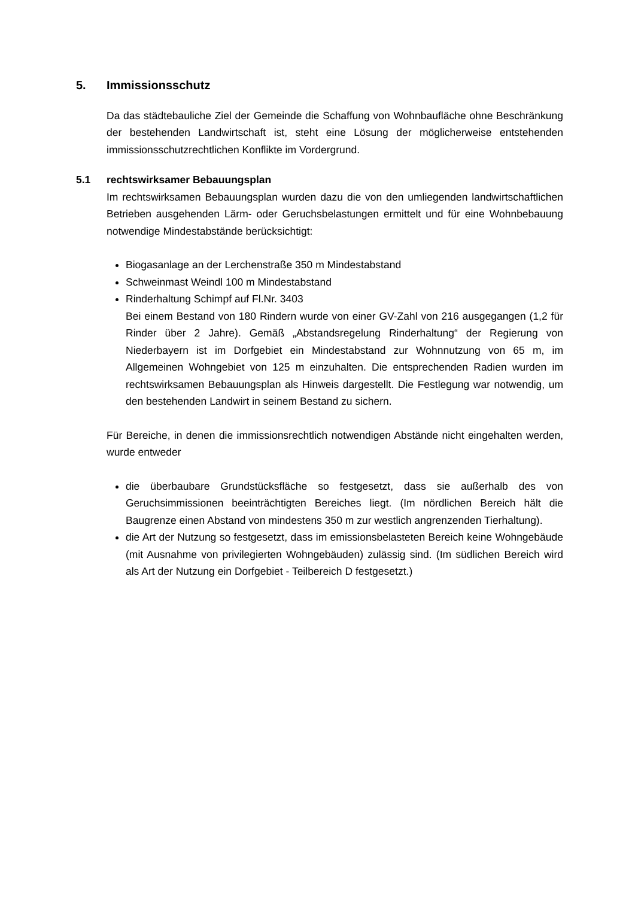5. Immissionsschutz
Da das städtebauliche Ziel der Gemeinde die Schaffung von Wohnbaufläche ohne Beschränkung der bestehenden Landwirtschaft ist, steht eine Lösung der möglicherweise entstehenden immissionsschutzrechtlichen Konflikte im Vordergrund.
5.1 rechtswirksamer Bebauungsplan
Im rechtswirksamen Bebauungsplan wurden dazu die von den umliegenden landwirtschaftlichen Betrieben ausgehenden Lärm- oder Geruchsbelastungen ermittelt und für eine Wohnbebauung notwendige Mindestabstände berücksichtigt:
Biogasanlage an der Lerchenstraße 350 m Mindestabstand
Schweinmast Weindl 100 m Mindestabstand
Rinderhaltung Schimpf auf Fl.Nr. 3403
Bei einem Bestand von 180 Rindern wurde von einer GV-Zahl von 216 ausgegangen (1,2 für Rinder über 2 Jahre). Gemäß „Abstandsregelung Rinderhaltung“ der Regierung von Niederbayern ist im Dorfgebiet ein Mindestabstand zur Wohnnutzung von 65 m, im Allgemeinen Wohngebiet von 125 m einzuhalten. Die entsprechenden Radien wurden im rechtswirksamen Bebauungsplan als Hinweis dargestellt. Die Festlegung war notwendig, um den bestehenden Landwirt in seinem Bestand zu sichern.
Für Bereiche, in denen die immissionsrechtlich notwendigen Abstände nicht eingehalten werden, wurde entweder
die überbaubare Grundstücksfläche so festgesetzt, dass sie außerhalb des von Geruchsimmissionen beeinträchtigten Bereiches liegt. (Im nördlichen Bereich hält die Baugrenze einen Abstand von mindestens 350 m zur westlich angrenzenden Tierhaltung).
die Art der Nutzung so festgesetzt, dass im emissionsbelasteten Bereich keine Wohngebäude (mit Ausnahme von privilegierten Wohngebäuden) zulässig sind. (Im südlichen Bereich wird als Art der Nutzung ein Dorfgebiet - Teilbereich D festgesetzt.)